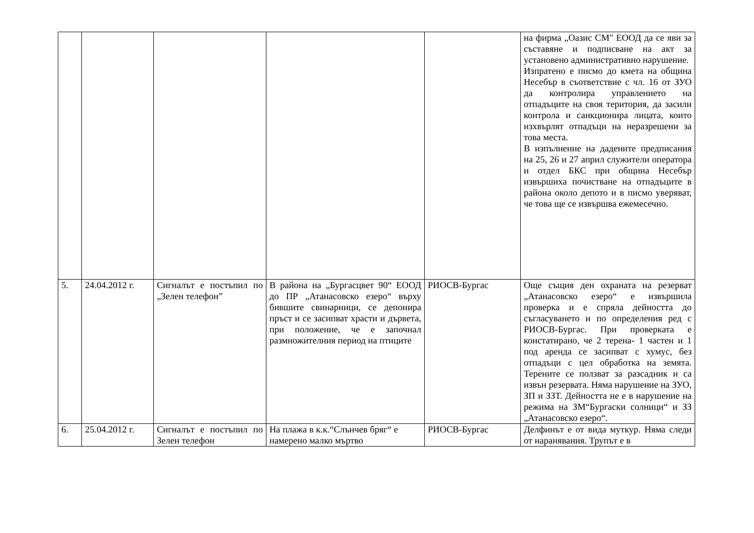| | | | | | на фирма „Оазис СМ" ЕООД да се яви за съставяне и подписване на акт за установено административно нарушение. Изпратено е писмо до кмета на община Несебър в съответствие с чл. 16 от ЗУО да контролира управлението на отпадъците на своя територия, да засили контрола и санкционира лицата, които изхвърлят отпадъци на неразрешени за това места. В изпълнение на дадените предписания на 25, 26 и 27 април служители оператора и отдел БКС при община Несебър извършиха почистване на отпадъците в района около депото и в писмо уверяват, че това ще се извършва ежемесечно. |
| 5. | 24.04.2012 г. | Сигналът е постъпил по „Зелен телефон” | В района на „Бургасцвет 90“ ЕООД до ПР „Атанасовско езеро“ върху бившите свинарници, се депонира пръст и се засипват храсти и дървета, при положение, че е започнал размножителния период на птиците | РИОСВ-Бургас | Още същия ден охраната на резерват „Атанасовско езеро“ е извършила проверка и е спряла дейността до съгласуването и по определения ред с РИОСВ-Бургас. При проверката е констатирано, че 2 терена- 1 частен и 1 под аренда се засипват с хумус, без отпадъци с цел обработка на земята. Терените се ползват за разсадник и са извън резервата. Няма нарушение на ЗУО, ЗП и ЗЗТ. Дейността не е в нарушение на режима на ЗМ“Бургаски солници“ и ЗЗ „Атанасовско езеро“. |
| 6. | 25.04.2012 г. | Сигналът е постъпил по Зелен телефон | На плажа в к.к.“Слънчев бряг“ е намерено малко мъртво | РИОСВ-Бургас | Делфинът е от вида муткур. Няма следи от наранявания. Трупът е в |